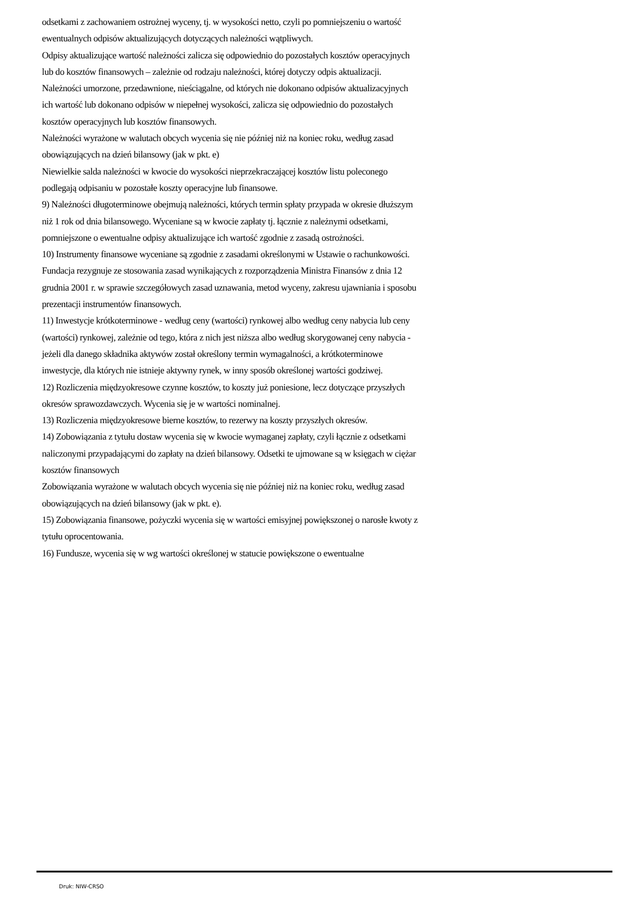odsetkami z zachowaniem ostrożnej wyceny, tj. w wysokości netto, czyli po pomniejszeniu o wartość ewentualnych odpisów aktualizujących dotyczących należności wątpliwych.
Odpisy aktualizujące wartość należności zalicza się odpowiednio do pozostałych kosztów operacyjnych lub do kosztów finansowych – zależnie od rodzaju należności, której dotyczy odpis aktualizacji.
Należności umorzone, przedawnione, nieściągalne, od których nie dokonano odpisów aktualizacyjnych ich wartość lub dokonano odpisów w niepełnej wysokości, zalicza się odpowiednio do pozostałych kosztów operacyjnych lub kosztów finansowych.
Należności wyrażone w walutach obcych wycenia się nie później niż na koniec roku, według zasad obowiązujących na dzień bilansowy (jak w pkt. e)
Niewielkie salda należności w kwocie do wysokości nieprzekraczającej kosztów listu poleconego podlegają odpisaniu w pozostałe koszty operacyjne lub finansowe.
9) Należności długoterminowe obejmują należności, których termin spłaty przypada w okresie dłuższym niż 1 rok od dnia bilansowego. Wyceniane są w kwocie zapłaty tj. łącznie z należnymi odsetkami, pomniejszone o ewentualne odpisy aktualizujące ich wartość zgodnie z zasadą ostrożności.
10) Instrumenty finansowe wyceniane są zgodnie z zasadami określonymi w Ustawie o rachunkowości. Fundacja rezygnuje ze stosowania zasad wynikających z rozporządzenia Ministra Finansów z dnia 12 grudnia 2001 r. w sprawie szczegółowych zasad uznawania, metod wyceny, zakresu ujawniania i sposobu prezentacji instrumentów finansowych.
11) Inwestycje krótkoterminowe - według ceny (wartości) rynkowej albo według ceny nabycia lub ceny (wartości) rynkowej, zależnie od tego, która z nich jest niższa albo według skorygowanej ceny nabycia - jeżeli dla danego składnika aktywów został określony termin wymagalności, a krótkoterminowe inwestycje, dla których nie istnieje aktywny rynek, w inny sposób określonej wartości godziwej.
12) Rozliczenia międzyokresowe czynne kosztów, to koszty już poniesione, lecz dotyczące przyszłych okresów sprawozdawczych. Wycenia się je w wartości nominalnej.
13) Rozliczenia międzyokresowe bierne kosztów, to rezerwy na koszty przyszłych okresów.
14) Zobowiązania z tytułu dostaw wycenia się w kwocie wymaganej zapłaty, czyli łącznie z odsetkami naliczonymi przypadającymi do zapłaty na dzień bilansowy. Odsetki te ujmowane są w księgach w ciężar kosztów finansowych
Zobowiązania wyrażone w walutach obcych wycenia się nie później niż na koniec roku, według zasad obowiązujących na dzień bilansowy (jak w pkt. e).
15) Zobowiązania finansowe, pożyczki wycenia się w wartości emisyjnej powiększonej o narosłe kwoty z tytułu oprocentowania.
16) Fundusze, wycenia się w wg wartości określonej w statucie powiększone o ewentualne
Druk: NIW-CRSO